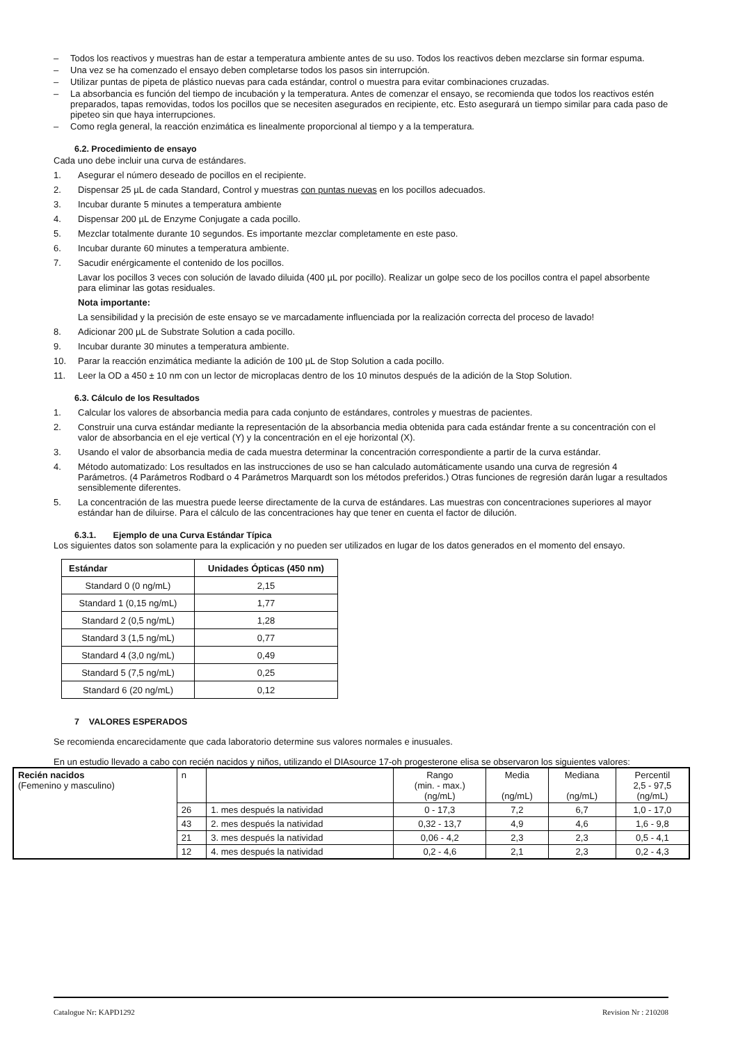– Todos los reactivos y muestras han de estar a temperatura ambiente antes de su uso. Todos los reactivos deben mezclarse sin formar espuma.
– Una vez se ha comenzado el ensayo deben completarse todos los pasos sin interrupción.
– Utilizar puntas de pipeta de plástico nuevas para cada estándar, control o muestra para evitar combinaciones cruzadas.
– La absorbancia es función del tiempo de incubación y la temperatura. Antes de comenzar el ensayo, se recomienda que todos los reactivos estén preparados, tapas removidas, todos los pocillos que se necesiten asegurados en recipiente, etc. Esto asegurará un tiempo similar para cada paso de pipeteo sin que haya interrupciones.
– Como regla general, la reacción enzimática es linealmente proporcional al tiempo y a la temperatura.
6.2. Procedimiento de ensayo
Cada uno debe incluir una curva de estándares.
1. Asegurar el número deseado de pocillos en el recipiente.
2. Dispensar 25 µL de cada Standard, Control y muestras con puntas nuevas en los pocillos adecuados.
3. Incubar durante 5 minutes a temperatura ambiente
4. Dispensar 200 µL de Enzyme Conjugate a cada pocillo.
5. Mezclar totalmente durante 10 segundos. Es importante mezclar completamente en este paso.
6. Incubar durante 60 minutes a temperatura ambiente.
7. Sacudir enérgicamente el contenido de los pocillos.
Lavar los pocillos 3 veces con solución de lavado diluida (400 µL por pocillo). Realizar un golpe seco de los pocillos contra el papel absorbente para eliminar las gotas residuales.
Nota importante:
La sensibilidad y la precisión de este ensayo se ve marcadamente influenciada por la realización correcta del proceso de lavado!
8. Adicionar 200 µL de Substrate Solution a cada pocillo.
9. Incubar durante 30 minutes a temperatura ambiente.
10. Parar la reacción enzimática mediante la adición de 100 µL de Stop Solution a cada pocillo.
11. Leer la OD a 450 ± 10 nm con un lector de microplacas dentro de los 10 minutos después de la adición de la Stop Solution.
6.3. Cálculo de los Resultados
1. Calcular los valores de absorbancia media para cada conjunto de estándares, controles y muestras de pacientes.
2. Construir una curva estándar mediante la representación de la absorbancia media obtenida para cada estándar frente a su concentración con el valor de absorbancia en el eje vertical (Y) y la concentración en el eje horizontal (X).
3. Usando el valor de absorbancia media de cada muestra determinar la concentración correspondiente a partir de la curva estándar.
4. Método automatizado: Los resultados en las instrucciones de uso se han calculado automáticamente usando una curva de regresión 4 Parámetros. (4 Parámetros Rodbard o 4 Parámetros Marquardt son los métodos preferidos.) Otras funciones de regresión darán lugar a resultados sensiblemente diferentes.
5. La concentración de las muestra puede leerse directamente de la curva de estándares. Las muestras con concentraciones superiores al mayor estándar han de diluirse. Para el cálculo de las concentraciones hay que tener en cuenta el factor de dilución.
6.3.1. Ejemplo de una Curva Estándar Típica
Los siguientes datos son solamente para la explicación y no pueden ser utilizados en lugar de los datos generados en el momento del ensayo.
| Estándar | Unidades Ópticas (450 nm) |
| --- | --- |
| Standard 0 (0 ng/mL) | 2,15 |
| Standard 1 (0,15 ng/mL) | 1,77 |
| Standard 2 (0,5 ng/mL) | 1,28 |
| Standard 3 (1,5 ng/mL) | 0,77 |
| Standard 4 (3,0 ng/mL) | 0,49 |
| Standard 5 (7,5 ng/mL) | 0,25 |
| Standard 6 (20 ng/mL) | 0,12 |
7 VALORES ESPERADOS
Se recomienda encarecidamente que cada laboratorio determine sus valores normales e inusuales.
En un estudio llevado a cabo con recién nacidos y niños, utilizando el DIAsource 17-oh progesterone elisa se observaron los siguientes valores:
| Recién nacidos (Femenino y masculino) | n | | Rango (min. - max.) (ng/mL) | Media (ng/mL) | Mediana (ng/mL) | Percentil 2,5 - 97,5 (ng/mL) |
| | 26 | 1. mes después la natividad | 0 - 17,3 | 7,2 | 6,7 | 1,0 - 17,0 |
| | 43 | 2. mes después la natividad | 0,32 - 13,7 | 4,9 | 4,6 | 1,6 - 9,8 |
| | 21 | 3. mes después la natividad | 0,06 - 4,2 | 2,3 | 2,3 | 0,5 - 4,1 |
| | 12 | 4. mes después la natividad | 0,2 - 4,6 | 2,1 | 2,3 | 0,2 - 4,3 |
Catalogue Nr: KAPD1292 Revision Nr : 210208